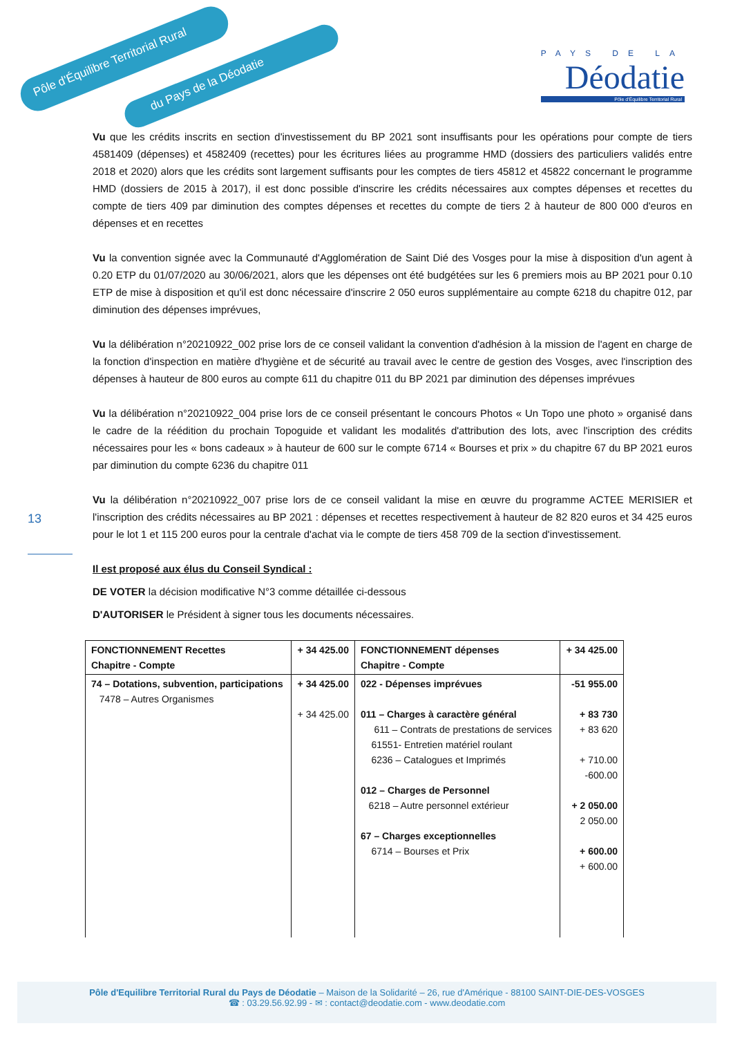Pôle d'Équilibre Territorial Rural
du Pays de la Déodatie
PAYS DE LA
Déodatie
Pôle d'Équilibre Territorial Rural
13
Vu que les crédits inscrits en section d'investissement du BP 2021 sont insuffisants pour les opérations pour compte de tiers 4581409 (dépenses) et 4582409 (recettes) pour les écritures liées au programme HMD (dossiers des particuliers validés entre 2018 et 2020) alors que les crédits sont largement suffisants pour les comptes de tiers 45812 et 45822 concernant le programme HMD (dossiers de 2015 à 2017), il est donc possible d'inscrire les crédits nécessaires aux comptes dépenses et recettes du compte de tiers 409 par diminution des comptes dépenses et recettes du compte de tiers 2 à hauteur de 800 000 d'euros en dépenses et en recettes
Vu la convention signée avec la Communauté d'Agglomération de Saint Dié des Vosges pour la mise à disposition d'un agent à 0.20 ETP du 01/07/2020 au 30/06/2021, alors que les dépenses ont été budgétées sur les 6 premiers mois au BP 2021 pour 0.10 ETP de mise à disposition et qu'il est donc nécessaire d'inscrire 2 050 euros supplémentaire au compte 6218 du chapitre 012, par diminution des dépenses imprévues,
Vu la délibération n°20210922_002 prise lors de ce conseil validant la convention d'adhésion à la mission de l'agent en charge de la fonction d'inspection en matière d'hygiène et de sécurité au travail avec le centre de gestion des Vosges, avec l'inscription des dépenses à hauteur de 800 euros au compte 611 du chapitre 011 du BP 2021 par diminution des dépenses imprévues
Vu la délibération n°20210922_004 prise lors de ce conseil présentant le concours Photos « Un Topo une photo » organisé dans le cadre de la réédition du prochain Topoguide et validant les modalités d'attribution des lots, avec l'inscription des crédits nécessaires pour les « bons cadeaux » à hauteur de 600 sur le compte 6714 « Bourses et prix » du chapitre 67 du BP 2021 euros par diminution du compte 6236 du chapitre 011
Vu la délibération n°20210922_007 prise lors de ce conseil validant la mise en œuvre du programme ACTEE MERISIER et l'inscription des crédits nécessaires au BP 2021 : dépenses et recettes respectivement à hauteur de 82 820 euros et 34 425 euros pour le lot 1 et 115 200 euros pour la centrale d'achat via le compte de tiers 458 709 de la section d'investissement.
Il est proposé aux élus du Conseil Syndical :
DE VOTER la décision modificative N°3 comme détaillée ci-dessous
D'AUTORISER le Président à signer tous les documents nécessaires.
| FONCTIONNEMENT Recettes Chapitre - Compte | + 34 425.00 | FONCTIONNEMENT dépenses Chapitre - Compte | + 34 425.00 |
| 74 – Dotations, subvention, participations 7478 – Autres Organismes | + 34 425.00 + 34 425.00 | 022 - Dépenses imprévues 011 – Charges à caractère général 611 – Contrats de prestations de services 61551- Entretien matériel roulant 6236 – Catalogues et Imprimés 012 – Charges de Personnel 6218 – Autre personnel extérieur 67 – Charges exceptionnelles 6714 – Bourses et Prix | -51 955.00 + 83 730 + 83 620 + 710.00 -600.00 + 2 050.00 2 050.00 + 600.00 + 600.00 |
Pôle d'Equilibre Territorial Rural du Pays de Déodatie – Maison de la Solidarité – 26, rue d'Amérique - 88100 SAINT-DIE-DES-VOSGES
☎ : 03.29.56.92.99 - ✉ : contact@deodatie.com - www.deodatie.com